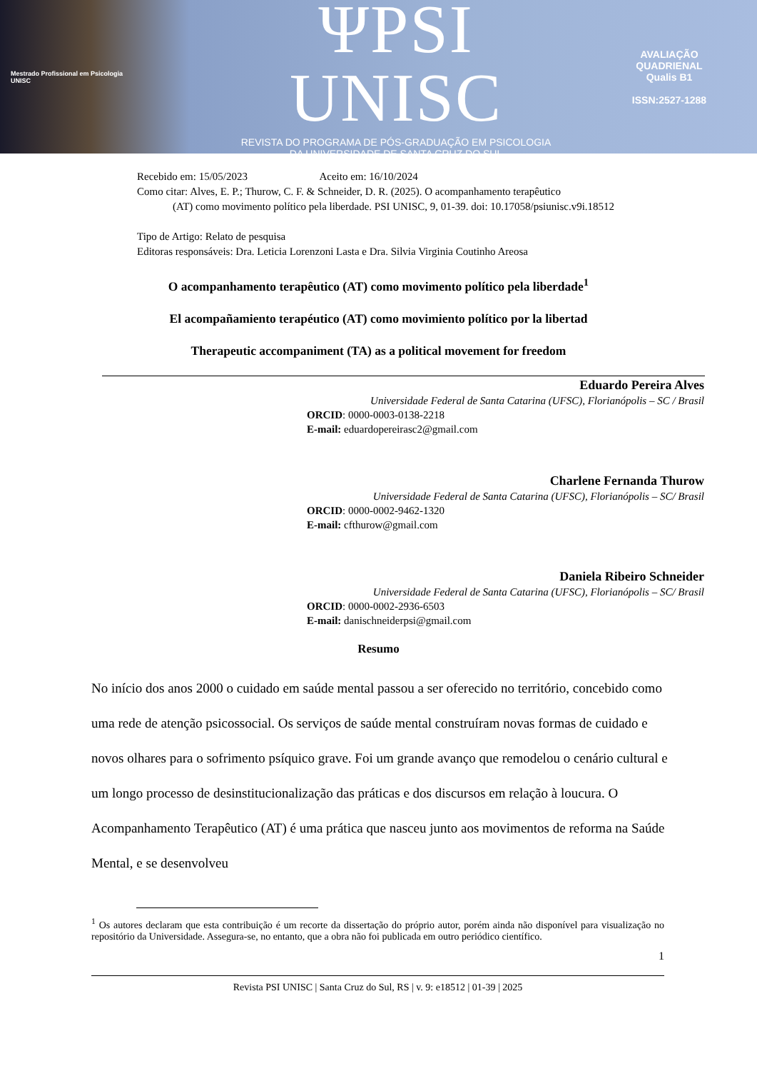Mestrado Profissional em Psicologia
UNISC
ΨPSI UNISC
REVISTA DO PROGRAMA DE PÓS-GRADUAÇÃO EM PSICOLOGIA
DA UNIVERSIDADE DE SANTA CRUZ DO SUL
AVALIAÇÃO
QUADRIENAL
Qualis B1
ISSN:2527-1288
Recebido em: 15/05/2023 Aceito em: 16/10/2024
Como citar: Alves, E. P.; Thurow, C. F. & Schneider, D. R. (2025). O acompanhamento terapêutico
(AT) como movimento político pela liberdade. PSI UNISC, 9, 01-39. doi: 10.17058/psiunisc.v9i.18512
Tipo de Artigo: Relato de pesquisa
Editoras responsáveis: Dra. Leticia Lorenzoni Lasta e Dra. Silvia Virginia Coutinho Areosa
O acompanhamento terapêutico (AT) como movimento político pela liberdade<sup>1</sup>
El acompañamiento terapéutico (AT) como movimiento político por la libertad
Therapeutic accompaniment (TA) as a political movement for freedom
Eduardo Pereira Alves
Universidade Federal de Santa Catarina (UFSC), Florianópolis – SC / Brasil
ORCID: 0000-0003-0138-2218
E-mail: eduardopereirasc2@gmail.com
Charlene Fernanda Thurow
Universidade Federal de Santa Catarina (UFSC), Florianópolis – SC/ Brasil
ORCID: 0000-0002-9462-1320
E-mail: cfthurow@gmail.com
Daniela Ribeiro Schneider
Universidade Federal de Santa Catarina (UFSC), Florianópolis – SC/ Brasil
ORCID: 0000-0002-2936-6503
E-mail: danischneiderpsi@gmail.com
Resumo
No início dos anos 2000 o cuidado em saúde mental passou a ser oferecido no território, concebido como uma rede de atenção psicossocial. Os serviços de saúde mental construíram novas formas de cuidado e novos olhares para o sofrimento psíquico grave. Foi um grande avanço que remodelou o cenário cultural e um longo processo de desinstitucionalização das práticas e dos discursos em relação à loucura. O Acompanhamento Terapêutico (AT) é uma prática que nasceu junto aos movimentos de reforma na Saúde Mental, e se desenvolveu
<sup>1</sup> Os autores declaram que esta contribuição é um recorte da dissertação do próprio autor, porém ainda não disponível para visualização no repositório da Universidade. Assegura-se, no entanto, que a obra não foi publicada em outro periódico científico.
1
Revista PSI UNISC | Santa Cruz do Sul, RS | v. 9: e18512 | 01-39 | 2025